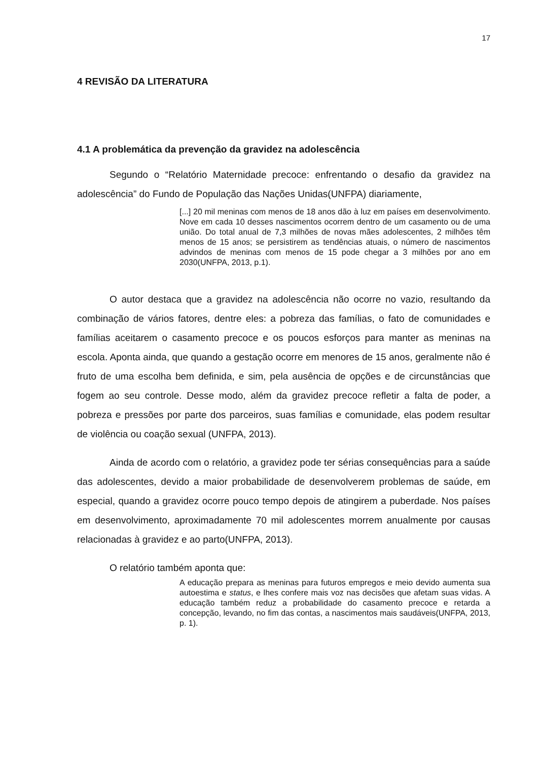17
4 REVISÃO DA LITERATURA
4.1 A problemática da prevenção da gravidez na adolescência
Segundo o “Relatório Maternidade precoce: enfrentando o desafio da gravidez na adolescência” do Fundo de População das Nações Unidas(UNFPA) diariamente,
[...] 20 mil meninas com menos de 18 anos dão à luz em países em desenvolvimento. Nove em cada 10 desses nascimentos ocorrem dentro de um casamento ou de uma união. Do total anual de 7,3 milhões de novas mães adolescentes, 2 milhões têm menos de 15 anos; se persistirem as tendências atuais, o número de nascimentos advindos de meninas com menos de 15 pode chegar a 3 milhões por ano em 2030(UNFPA, 2013, p.1).
O autor destaca que a gravidez na adolescência não ocorre no vazio, resultando da combinação de vários fatores, dentre eles: a pobreza das famílias, o fato de comunidades e famílias aceitarem o casamento precoce e os poucos esforços para manter as meninas na escola. Aponta ainda, que quando a gestação ocorre em menores de 15 anos, geralmente não é fruto de uma escolha bem definida, e sim, pela ausência de opções e de circunstâncias que fogem ao seu controle. Desse modo, além da gravidez precoce refletir a falta de poder, a pobreza e pressões por parte dos parceiros, suas famílias e comunidade, elas podem resultar de violência ou coação sexual (UNFPA, 2013).
Ainda de acordo com o relatório, a gravidez pode ter sérias consequências para a saúde das adolescentes, devido a maior probabilidade de desenvolverem problemas de saúde, em especial, quando a gravidez ocorre pouco tempo depois de atingirem a puberdade. Nos países em desenvolvimento, aproximadamente 70 mil adolescentes morrem anualmente por causas relacionadas à gravidez e ao parto(UNFPA, 2013).
O relatório também aponta que:
A educação prepara as meninas para futuros empregos e meio devido aumenta sua autoestima e status, e lhes confere mais voz nas decisões que afetam suas vidas. A educação também reduz a probabilidade do casamento precoce e retarda a concepção, levando, no fim das contas, a nascimentos mais saudáveis(UNFPA, 2013, p. 1).